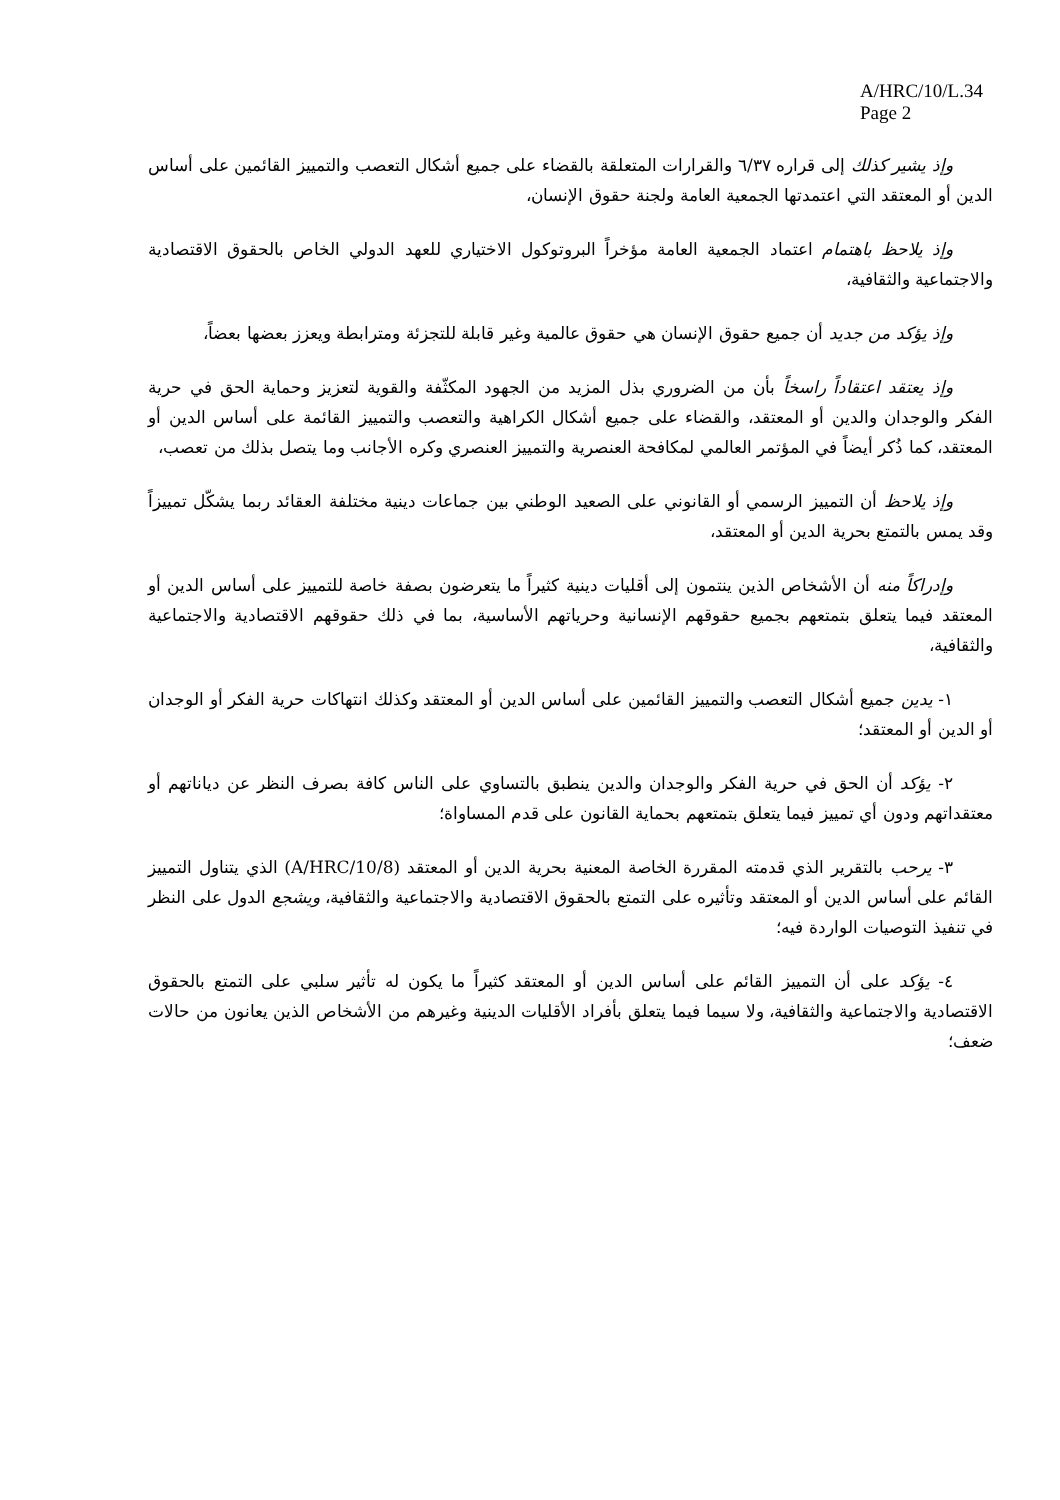A/HRC/10/L.34
Page 2
وإذ يشير كذلك إلى قراره ٦/٣٧ والقرارات المتعلقة بالقضاء على جميع أشكال التعصب والتمييز القائمين على أساس الدين أو المعتقد التي اعتمدتها الجمعية العامة ولجنة حقوق الإنسان،
وإذ يلاحظ باهتمام اعتماد الجمعية العامة مؤخراً البروتوكول الاختياري للعهد الدولي الخاص بالحقوق الاقتصادية والاجتماعية والثقافية،
وإذ يؤكد من جديد أن جميع حقوق الإنسان هي حقوق عالمية وغير قابلة للتجزئة ومترابطة ويعزز بعضها بعضاً،
وإذ يعتقد اعتقاداً راسخاً بأن من الضروري بذل المزيد من الجهود المكثّفة والقوية لتعزيز وحماية الحق في حرية الفكر والوجدان والدين أو المعتقد، والقضاء على جميع أشكال الكراهية والتعصب والتمييز القائمة على أساس الدين أو المعتقد، كما ذُكر أيضاً في المؤتمر العالمي لمكافحة العنصرية والتمييز العنصري وكره الأجانب وما يتصل بذلك من تعصب،
وإذ يلاحظ أن التمييز الرسمي أو القانوني على الصعيد الوطني بين جماعات دينية مختلفة العقائد ربما يشكّل تمييزاً وقد يمس بالتمتع بحرية الدين أو المعتقد،
وإدراكاً منه أن الأشخاص الذين ينتمون إلى أقليات دينية كثيراً ما يتعرضون بصفة خاصة للتمييز على أساس الدين أو المعتقد فيما يتعلق بتمتعهم بجميع حقوقهم الإنسانية وحرياتهم الأساسية، بما في ذلك حقوقهم الاقتصادية والاجتماعية والثقافية،
١- يدين جميع أشكال التعصب والتمييز القائمين على أساس الدين أو المعتقد وكذلك انتهاكات حرية الفكر أو الوجدان أو الدين أو المعتقد؛
٢- يؤكد أن الحق في حرية الفكر والوجدان والدين ينطبق بالتساوي على الناس كافة بصرف النظر عن دياناتهم أو معتقداتهم ودون أي تمييز فيما يتعلق بتمتعهم بحماية القانون على قدم المساواة؛
٣- يرحب بالتقرير الذي قدمته المقررة الخاصة المعنية بحرية الدين أو المعتقد (A/HRC/10/8) الذي يتناول التمييز القائم على أساس الدين أو المعتقد وتأثيره على التمتع بالحقوق الاقتصادية والاجتماعية والثقافية، ويشجع الدول على النظر في تنفيذ التوصيات الواردة فيه؛
٤- يؤكد على أن التمييز القائم على أساس الدين أو المعتقد كثيراً ما يكون له تأثير سلبي على التمتع بالحقوق الاقتصادية والاجتماعية والثقافية، ولا سيما فيما يتعلق بأفراد الأقليات الدينية وغيرهم من الأشخاص الذين يعانون من حالات ضعف؛